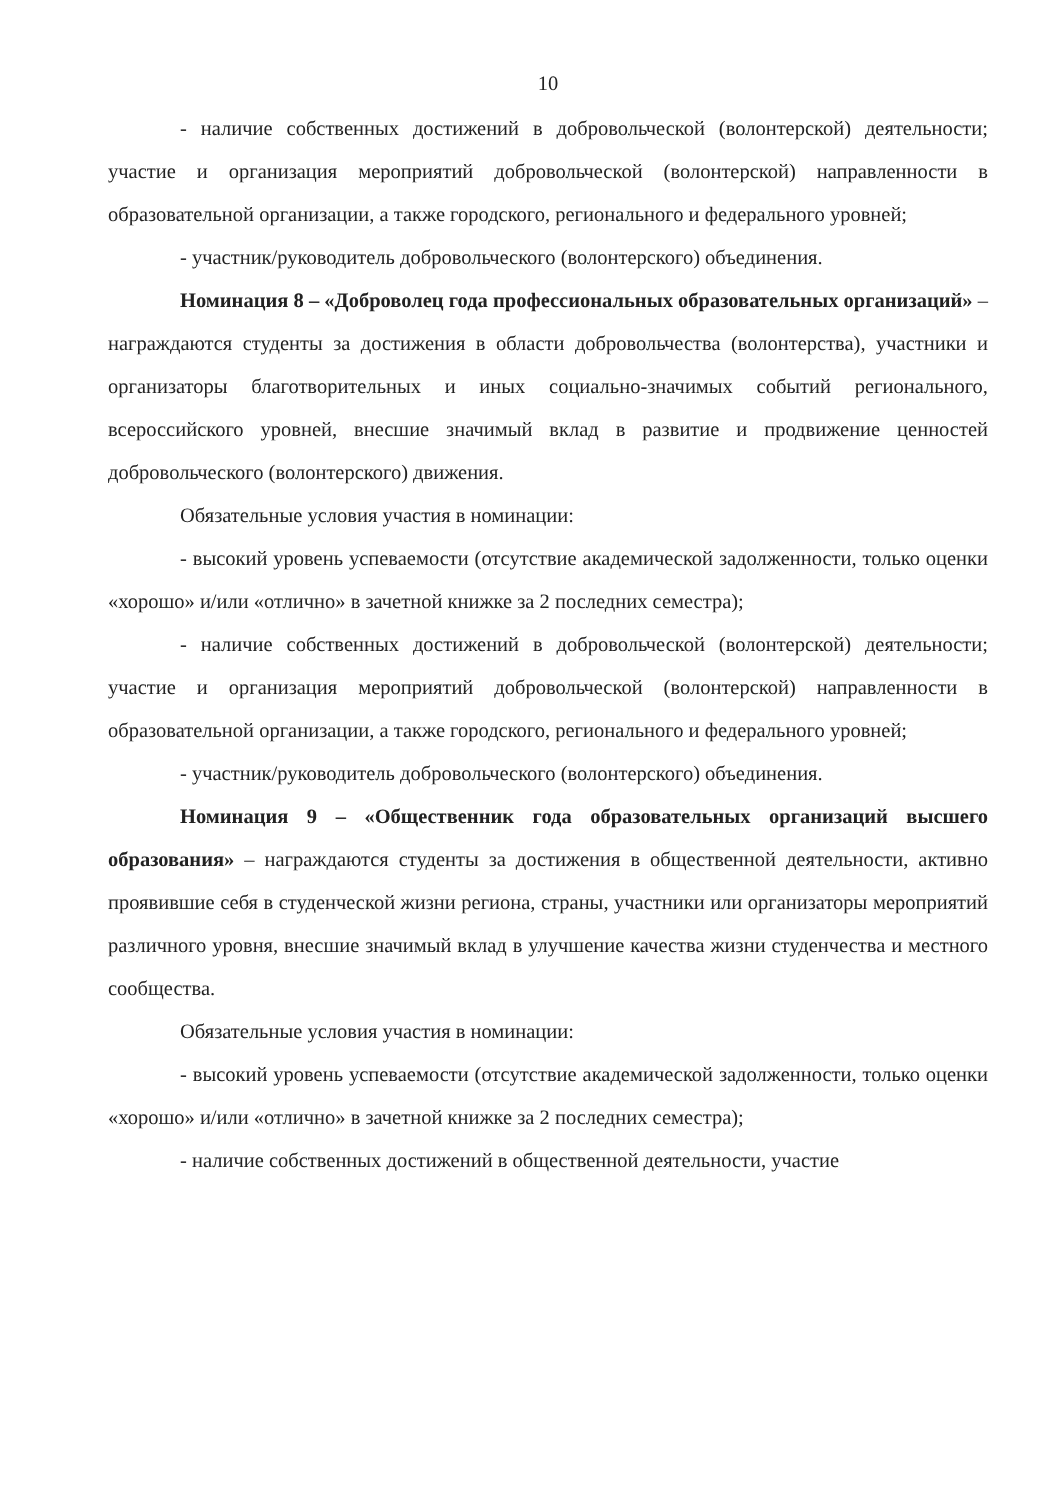10
- наличие собственных достижений в добровольческой (волонтерской) деятельности; участие и организация мероприятий добровольческой (волонтерской) направленности в образовательной организации, а также городского, регионального и федерального уровней;
- участник/руководитель добровольческого (волонтерского) объединения.
Номинация 8 – «Доброволец года профессиональных образовательных организаций» – награждаются студенты за достижения в области добровольчества (волонтерства), участники и организаторы благотворительных и иных социально-значимых событий регионального, всероссийского уровней, внесшие значимый вклад в развитие и продвижение ценностей добровольческого (волонтерского) движения.
Обязательные условия участия в номинации:
- высокий уровень успеваемости (отсутствие академической задолженности, только оценки «хорошо» и/или «отлично» в зачетной книжке за 2 последних семестра);
- наличие собственных достижений в добровольческой (волонтерской) деятельности; участие и организация мероприятий добровольческой (волонтерской) направленности в образовательной организации, а также городского, регионального и федерального уровней;
- участник/руководитель добровольческого (волонтерского) объединения.
Номинация 9 – «Общественник года образовательных организаций высшего образования» – награждаются студенты за достижения в общественной деятельности, активно проявившие себя в студенческой жизни региона, страны, участники или организаторы мероприятий различного уровня, внесшие значимый вклад в улучшение качества жизни студенчества и местного сообщества.
Обязательные условия участия в номинации:
- высокий уровень успеваемости (отсутствие академической задолженности, только оценки «хорошо» и/или «отлично» в зачетной книжке за 2 последних семестра);
- наличие собственных достижений в общественной деятельности, участие